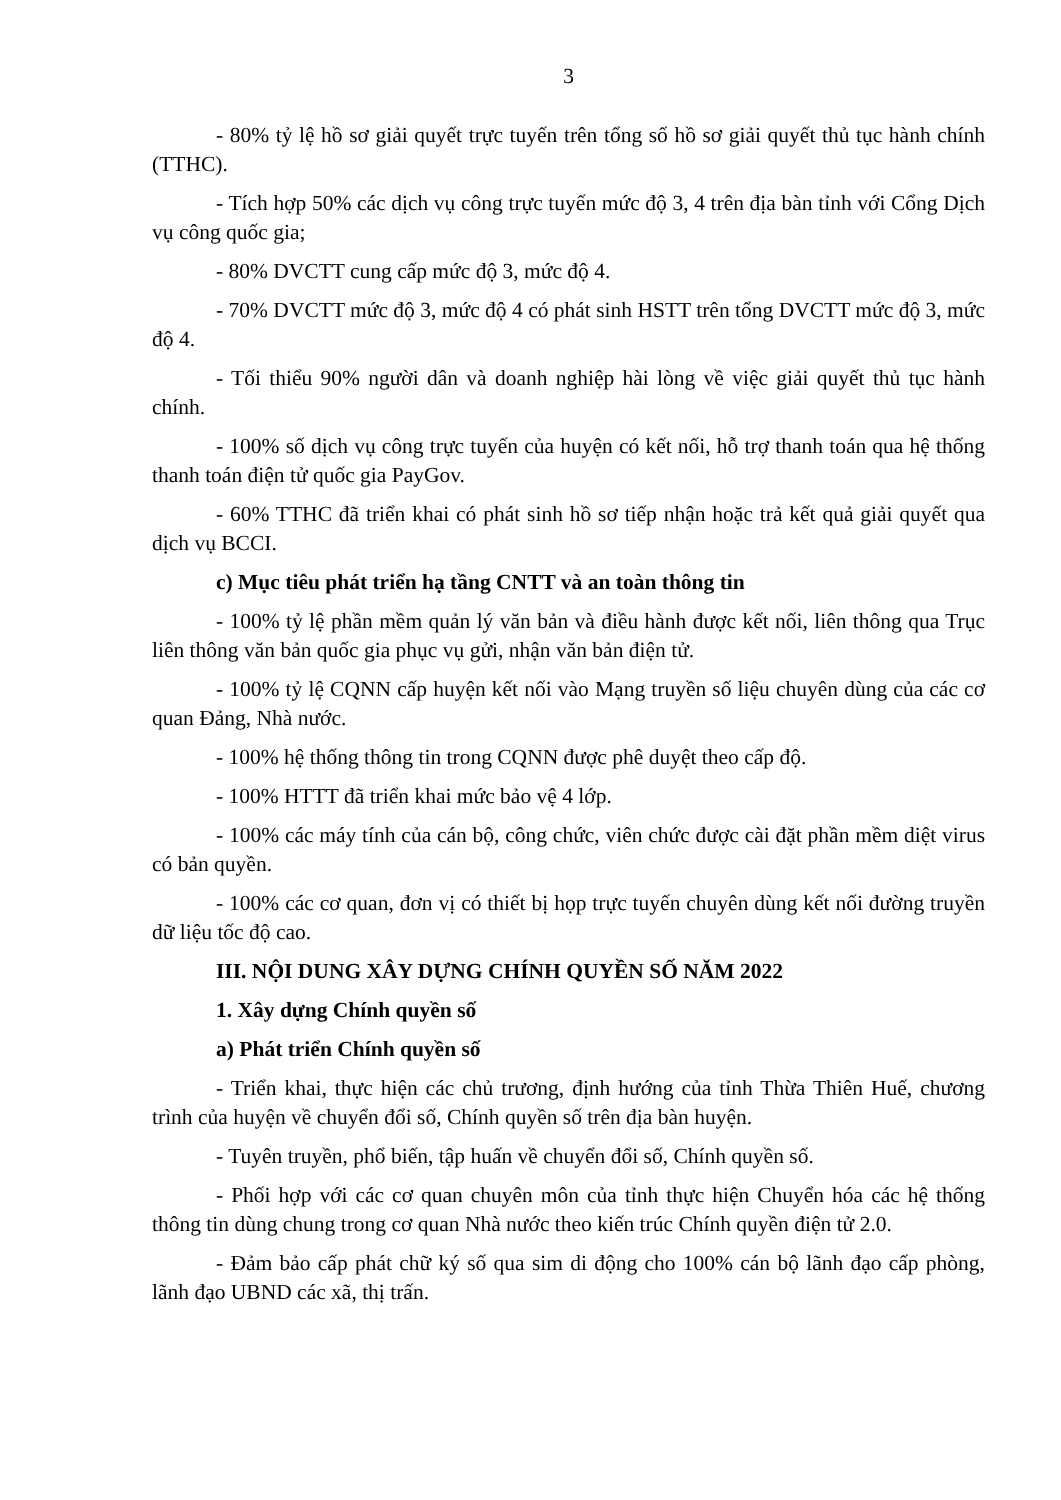3
- 80% tỷ lệ hồ sơ giải quyết trực tuyến trên tổng số hồ sơ giải quyết thủ tục hành chính (TTHC).
- Tích hợp 50% các dịch vụ công trực tuyến mức độ 3, 4 trên địa bàn tỉnh với Cổng Dịch vụ công quốc gia;
- 80% DVCTT cung cấp mức độ 3, mức độ 4.
- 70% DVCTT mức độ 3, mức độ 4 có phát sinh HSTT trên tổng DVCTT mức độ 3, mức độ 4.
- Tối thiểu 90% người dân và doanh nghiệp hài lòng về việc giải quyết thủ tục hành chính.
- 100% số dịch vụ công trực tuyến của huyện có kết nối, hỗ trợ thanh toán qua hệ thống thanh toán điện tử quốc gia PayGov.
- 60% TTHC đã triển khai có phát sinh hồ sơ tiếp nhận hoặc trả kết quả giải quyết qua dịch vụ BCCI.
c) Mục tiêu phát triển hạ tầng CNTT và an toàn thông tin
- 100% tỷ lệ phần mềm quản lý văn bản và điều hành được kết nối, liên thông qua Trục liên thông văn bản quốc gia phục vụ gửi, nhận văn bản điện tử.
- 100% tỷ lệ CQNN cấp huyện kết nối vào Mạng truyền số liệu chuyên dùng của các cơ quan Đảng, Nhà nước.
- 100% hệ thống thông tin trong CQNN được phê duyệt theo cấp độ.
- 100% HTTT đã triển khai mức bảo vệ 4 lớp.
- 100% các máy tính của cán bộ, công chức, viên chức được cài đặt phần mềm diệt virus có bản quyền.
- 100% các cơ quan, đơn vị có thiết bị họp trực tuyến chuyên dùng kết nối đường truyền dữ liệu tốc độ cao.
III. NỘI DUNG XÂY DỰNG CHÍNH QUYỀN SỐ NĂM 2022
1. Xây dựng Chính quyền số
a) Phát triển Chính quyền số
- Triển khai, thực hiện các chủ trương, định hướng của tỉnh Thừa Thiên Huế, chương trình của huyện về chuyển đổi số, Chính quyền số trên địa bàn huyện.
- Tuyên truyền, phổ biến, tập huấn về chuyển đổi số, Chính quyền số.
- Phối hợp với các cơ quan chuyên môn của tỉnh thực hiện Chuyển hóa các hệ thống thông tin dùng chung trong cơ quan Nhà nước theo kiến trúc Chính quyền điện tử 2.0.
- Đảm bảo cấp phát chữ ký số qua sim di động cho 100% cán bộ lãnh đạo cấp phòng, lãnh đạo UBND các xã, thị trấn.